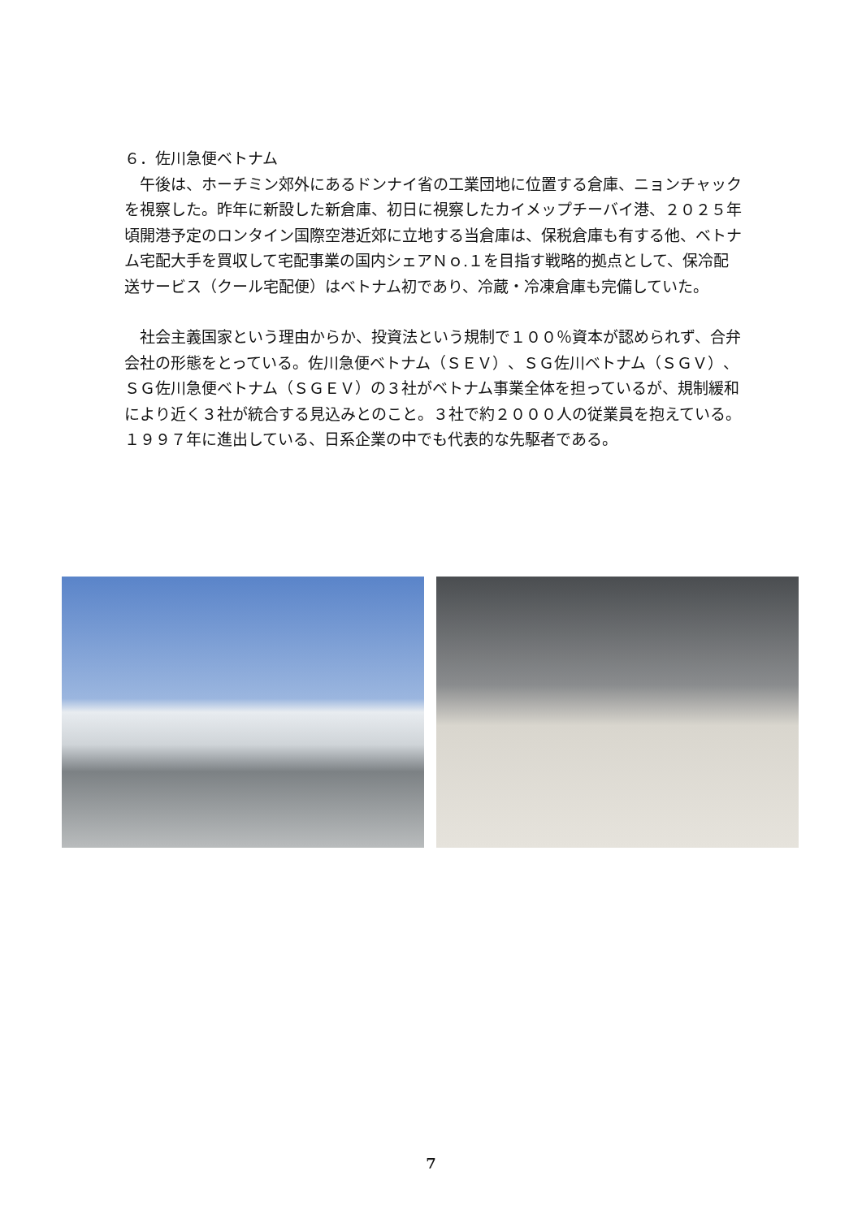６．佐川急便ベトナム
　午後は、ホーチミン郊外にあるドンナイ省の工業団地に位置する倉庫、ニョンチャックを視察した。昨年に新設した新倉庫、初日に視察したカイメップチーバイ港、２０２５年頃開港予定のロンタイン国際空港近郊に立地する当倉庫は、保税倉庫も有する他、ベトナム宅配大手を買収して宅配事業の国内シェアＮｏ.１を目指す戦略的拠点として、保冷配送サービス（クール宅配便）はベトナム初であり、冷蔵・冷凍倉庫も完備していた。
　社会主義国家という理由からか、投資法という規制で１００％資本が認められず、合弁会社の形態をとっている。佐川急便ベトナム（ＳＥＶ）、ＳＧ佐川ベトナム（ＳＧＶ）、ＳＧ佐川急便ベトナム（ＳＧＥＶ）の３社がベトナム事業全体を担っているが、規制緩和により近く３社が統合する見込みとのこと。３社で約２０００人の従業員を抱えている。１９９７年に進出している、日系企業の中でも代表的な先駆者である。
7